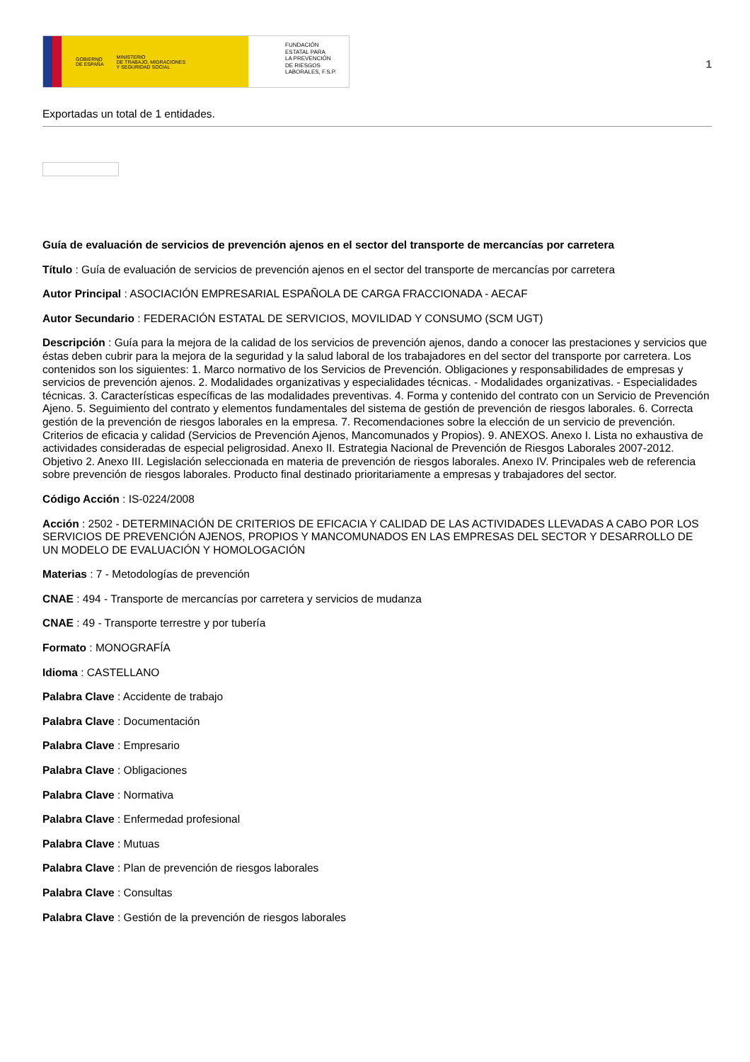GOBIERNO
DE ESPAÑA MINISTERIO
DE TRABAJO, MIGRACIONES
Y SEGURIDAD SOCIAL
FUNDACIÓN
ESTATAL PARA
LA PREVENCIÓN
DE RIESGOS
LABORALES, F.S.P.
1
Exportadas un total de 1 entidades.
Guía de evaluación de servicios de prevención ajenos en el sector del transporte de mercancías por carretera
Título : Guía de evaluación de servicios de prevención ajenos en el sector del transporte de mercancías por carretera
Autor Principal : ASOCIACIÓN EMPRESARIAL ESPAÑOLA DE CARGA FRACCIONADA - AECAF
Autor Secundario : FEDERACIÓN ESTATAL DE SERVICIOS, MOVILIDAD Y CONSUMO (SCM UGT)
Descripción : Guía para la mejora de la calidad de los servicios de prevención ajenos, dando a conocer las prestaciones y servicios que éstas deben cubrir para la mejora de la seguridad y la salud laboral de los trabajadores en del sector del transporte por carretera. Los contenidos son los siguientes: 1. Marco normativo de los Servicios de Prevención. Obligaciones y responsabilidades de empresas y servicios de prevención ajenos. 2. Modalidades organizativas y especialidades técnicas. - Modalidades organizativas. - Especialidades técnicas. 3. Características específicas de las modalidades preventivas. 4. Forma y contenido del contrato con un Servicio de Prevención Ajeno. 5. Seguimiento del contrato y elementos fundamentales del sistema de gestión de prevención de riesgos laborales. 6. Correcta gestión de la prevención de riesgos laborales en la empresa. 7. Recomendaciones sobre la elección de un servicio de prevención. Criterios de eficacia y calidad (Servicios de Prevención Ajenos, Mancomunados y Propios). 9. ANEXOS. Anexo I. Lista no exhaustiva de actividades consideradas de especial peligrosidad. Anexo II. Estrategia Nacional de Prevención de Riesgos Laborales 2007-2012. Objetivo 2. Anexo III. Legislación seleccionada en materia de prevención de riesgos laborales. Anexo IV. Principales web de referencia sobre prevención de riesgos laborales. Producto final destinado prioritariamente a empresas y trabajadores del sector.
Código Acción : IS-0224/2008
Acción : 2502 - DETERMINACIÓN DE CRITERIOS DE EFICACIA Y CALIDAD DE LAS ACTIVIDADES LLEVADAS A CABO POR LOS SERVICIOS DE PREVENCIÓN AJENOS, PROPIOS Y MANCOMUNADOS EN LAS EMPRESAS DEL SECTOR Y DESARROLLO DE UN MODELO DE EVALUACIÓN Y HOMOLOGACIÓN
Materias : 7 - Metodologías de prevención
CNAE : 494 - Transporte de mercancías por carretera y servicios de mudanza
CNAE : 49 - Transporte terrestre y por tubería
Formato : MONOGRAFÍA
Idioma : CASTELLANO
Palabra Clave : Accidente de trabajo
Palabra Clave : Documentación
Palabra Clave : Empresario
Palabra Clave : Obligaciones
Palabra Clave : Normativa
Palabra Clave : Enfermedad profesional
Palabra Clave : Mutuas
Palabra Clave : Plan de prevención de riesgos laborales
Palabra Clave : Consultas
Palabra Clave : Gestión de la prevención de riesgos laborales